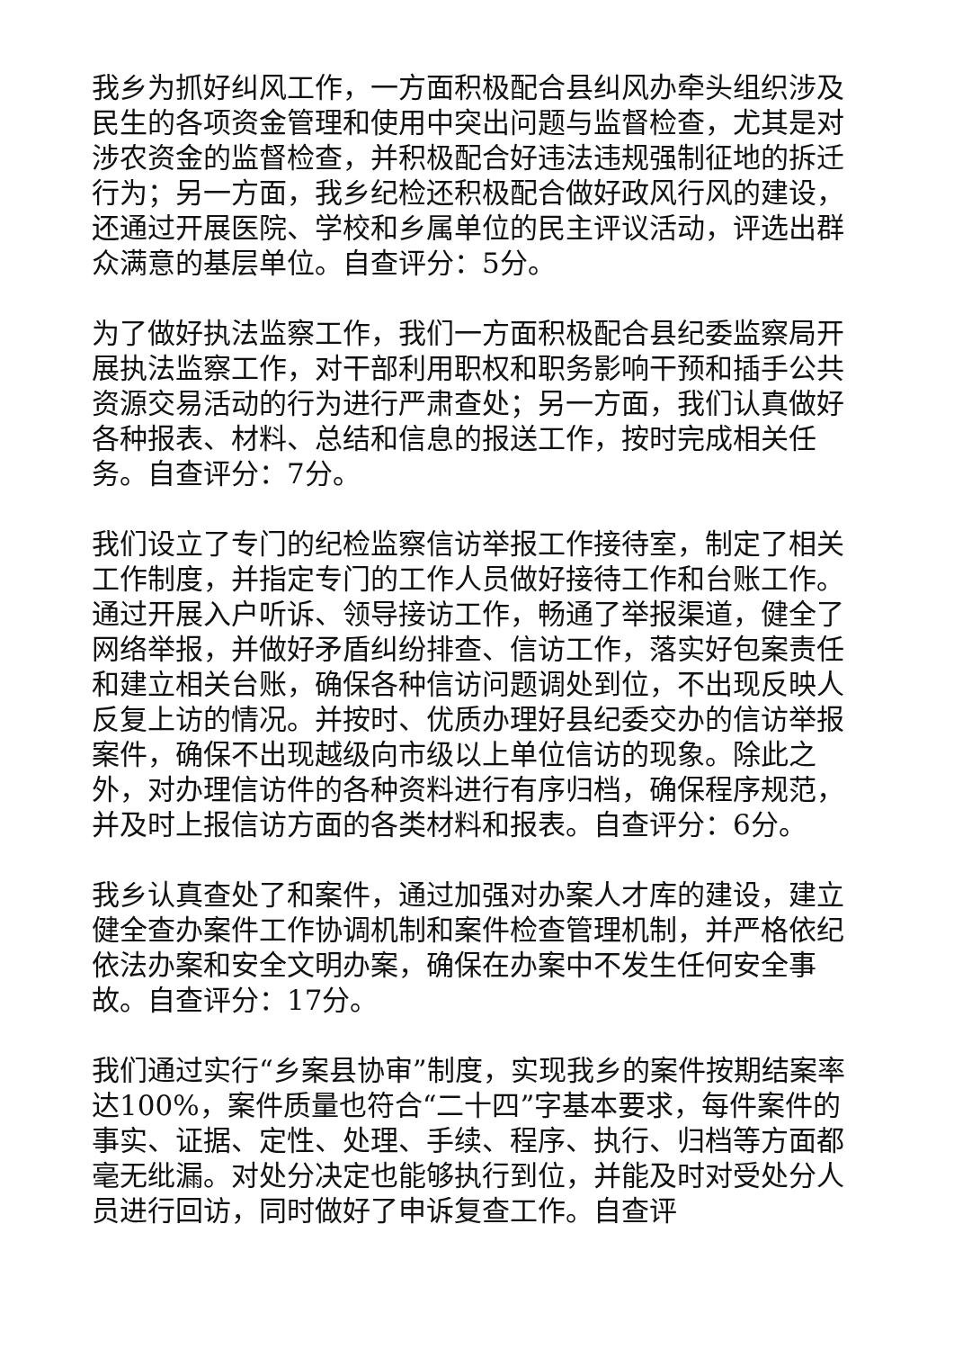我乡为抓好纠风工作，一方面积极配合县纠风办牵头组织涉及民生的各项资金管理和使用中突出问题与监督检查，尤其是对涉农资金的监督检查，并积极配合好违法违规强制征地的拆迁行为；另一方面，我乡纪检还积极配合做好政风行风的建设，还通过开展医院、学校和乡属单位的民主评议活动，评选出群众满意的基层单位。自查评分：5分。
为了做好执法监察工作，我们一方面积极配合县纪委监察局开展执法监察工作，对干部利用职权和职务影响干预和插手公共资源交易活动的行为进行严肃查处；另一方面，我们认真做好各种报表、材料、总结和信息的报送工作，按时完成相关任务。自查评分：7分。
我们设立了专门的纪检监察信访举报工作接待室，制定了相关工作制度，并指定专门的工作人员做好接待工作和台账工作。通过开展入户听诉、领导接访工作，畅通了举报渠道，健全了网络举报，并做好矛盾纠纷排查、信访工作，落实好包案责任和建立相关台账，确保各种信访问题调处到位，不出现反映人反复上访的情况。并按时、优质办理好县纪委交办的信访举报案件，确保不出现越级向市级以上单位信访的现象。除此之外，对办理信访件的各种资料进行有序归档，确保程序规范，并及时上报信访方面的各类材料和报表。自查评分：6分。
我乡认真查处了和案件，通过加强对办案人才库的建设，建立健全查办案件工作协调机制和案件检查管理机制，并严格依纪依法办案和安全文明办案，确保在办案中不发生任何安全事故。自查评分：17分。
我们通过实行“乡案县协审”制度，实现我乡的案件按期结案率达100%，案件质量也符合“二十四”字基本要求，每件案件的事实、证据、定性、处理、手续、程序、执行、归档等方面都毫无纰漏。对处分决定也能够执行到位，并能及时对受处分人员进行回访，同时做好了申诉复查工作。自查评